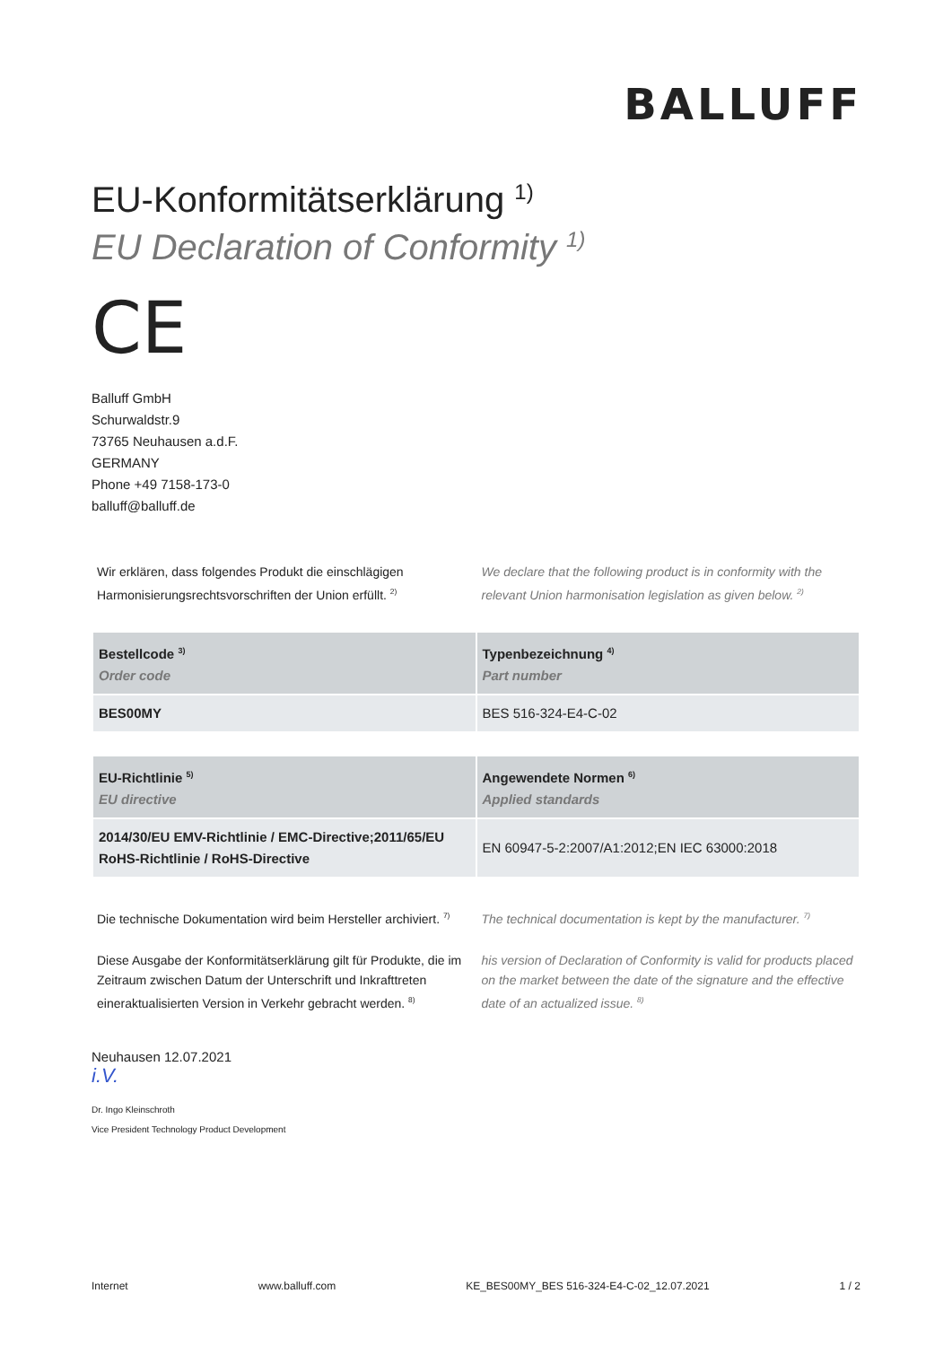BALLUFF
EU-Konformitätserklärung <sup>1)</sup>
EU Declaration of Conformity <sup>1)</sup>
CE
Balluff GmbH
Schurwaldstr.9
73765 Neuhausen a.d.F.
GERMANY
Phone +49 7158-173-0
balluff@balluff.de
Wir erklären, dass folgendes Produkt die einschlägigen Harmonisierungsrechtsvorschriften der Union erfüllt. <sup>2)</sup>
We declare that the following product is in conformity with the relevant Union harmonisation legislation as given below. <sup>2)</sup>
| Bestellcode <sup>3)</sup> Order code | Typenbezeichnung <sup>4)</sup> Part number |
| --- | --- |
| BES00MY | BES 516-324-E4-C-02 |
| EU-Richtlinie <sup>5)</sup> EU directive | Angewendete Normen <sup>6)</sup> Applied standards |
| --- | --- |
| 2014/30/EU EMV-Richtlinie / EMC-Directive;2011/65/EU RoHS-Richtlinie / RoHS-Directive | EN 60947-5-2:2007/A1:2012;EN IEC 63000:2018 |
Die technische Dokumentation wird beim Hersteller archiviert. <sup>7)</sup>
The technical documentation is kept by the manufacturer. <sup>7)</sup>
Diese Ausgabe der Konformitätserklärung gilt für Produkte, die im Zeitraum zwischen Datum der Unterschrift und Inkrafttreten eineraktualisierten Version in Verkehr gebracht werden. <sup>8)</sup>
his version of Declaration of Conformity is valid for products placed on the market between the date of the signature and the effective date of an actualized issue. <sup>8)</sup>
Neuhausen 12.07.2021
i.V.
Dr. Ingo Kleinschroth
Vice President Technology Product Development
Internet www.balluff.com KE_BES00MY_BES 516-324-E4-C-02_12.07.2021 1 / 2